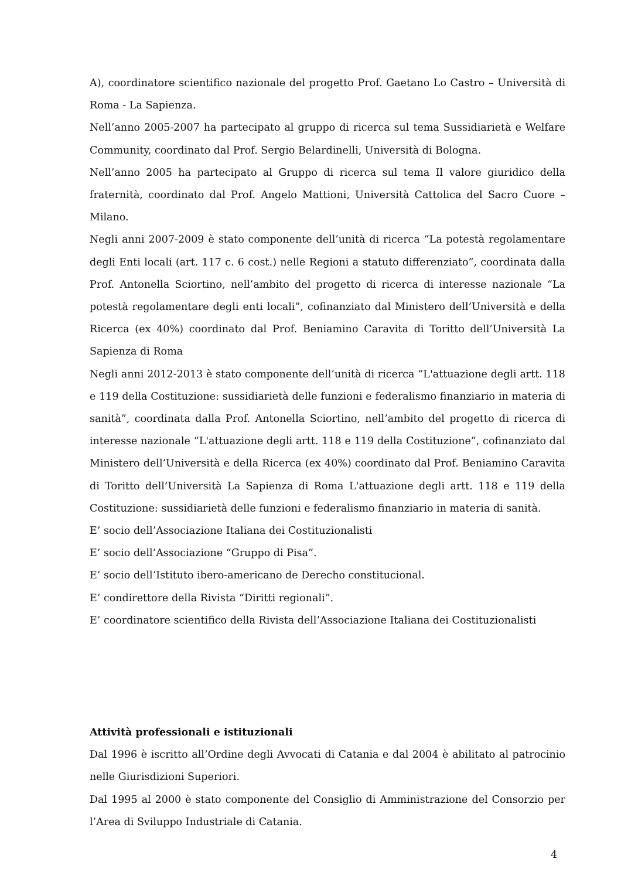A), coordinatore scientifico nazionale del progetto Prof. Gaetano Lo Castro – Università di Roma - La Sapienza.
Nell’anno 2005-2007 ha partecipato al gruppo di ricerca sul tema Sussidiarietà e Welfare Community, coordinato dal Prof. Sergio Belardinelli, Università di Bologna.
Nell’anno 2005 ha partecipato al Gruppo di ricerca sul tema Il valore giuridico della fraternità, coordinato dal Prof. Angelo Mattioni, Università Cattolica del Sacro Cuore – Milano.
Negli anni 2007-2009 è stato componente dell’unità di ricerca “La potestà regolamentare degli Enti locali (art. 117 c. 6 cost.) nelle Regioni a statuto differenziato”, coordinata dalla Prof. Antonella Sciortino, nell’ambito del progetto di ricerca di interesse nazionale “La potestà regolamentare degli enti locali”, cofinanziato dal Ministero dell’Università e della Ricerca (ex 40%) coordinato dal Prof. Beniamino Caravita di Toritto dell’Università La Sapienza di Roma
Negli anni 2012-2013 è stato componente dell’unità di ricerca “L'attuazione degli artt. 118 e 119 della Costituzione: sussidiarietà delle funzioni e federalismo finanziario in materia di sanità”, coordinata dalla Prof. Antonella Sciortino, nell’ambito del progetto di ricerca di interesse nazionale “L'attuazione degli artt. 118 e 119 della Costituzione”, cofinanziato dal Ministero dell’Università e della Ricerca (ex 40%) coordinato dal Prof. Beniamino Caravita di Toritto dell’Università La Sapienza di Roma L'attuazione degli artt. 118 e 119 della Costituzione: sussidiarietà delle funzioni e federalismo finanziario in materia di sanità.
E’ socio dell’Associazione Italiana dei Costituzionalisti
E’ socio dell’Associazione “Gruppo di Pisa”.
E’ socio dell’Istituto ibero-americano de Derecho constitucional.
E’ condirettore della Rivista “Diritti regionali”.
E’ coordinatore scientifico della Rivista dell’Associazione Italiana dei Costituzionalisti
Attività professionali e istituzionali
Dal 1996 è iscritto all’Ordine degli Avvocati di Catania e dal 2004 è abilitato al patrocinio nelle Giurisdizioni Superiori.
Dal 1995 al 2000 è stato componente del Consiglio di Amministrazione del Consorzio per l’Area di Sviluppo Industriale di Catania.
4